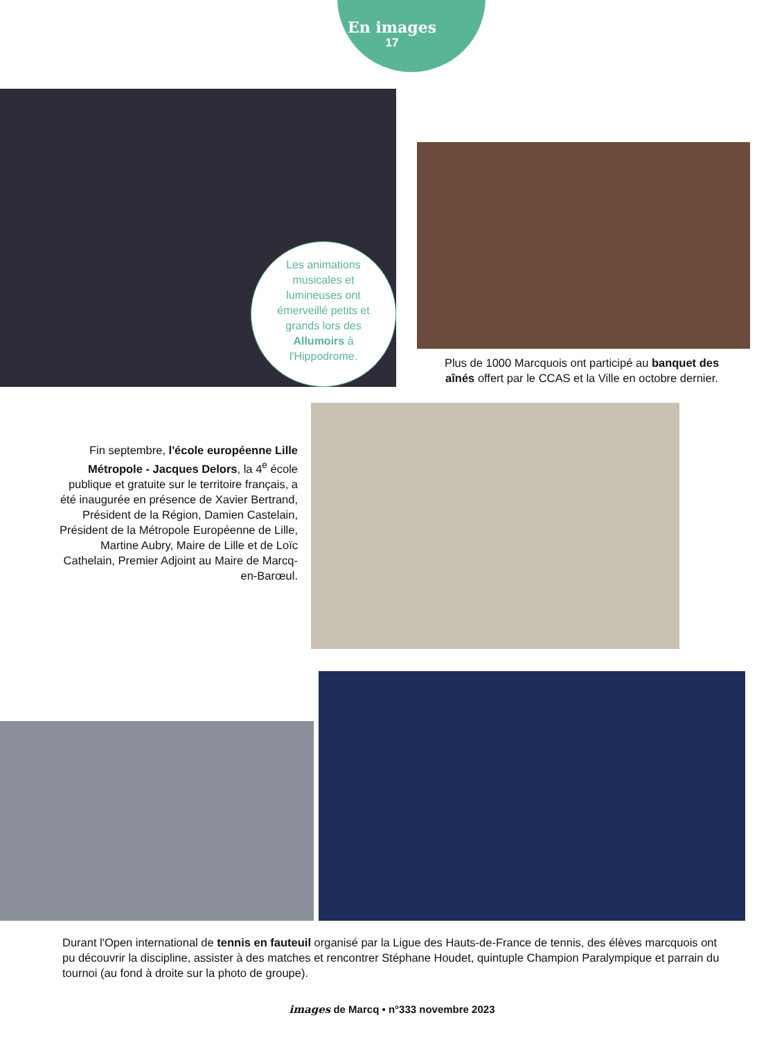En images
17
Les animations musicales et lumineuses ont émerveillé petits et grands lors des Allumoirs à l'Hippodrome.
Plus de 1000 Marcquois ont participé au banquet des aînés offert par le CCAS et la Ville en octobre dernier.
Fin septembre, l'école européenne Lille Métropole - Jacques Delors, la 4<sup>e</sup> école publique et gratuite sur le territoire français, a été inaugurée en présence de Xavier Bertrand, Président de la Région, Damien Castelain, Président de la Métropole Européenne de Lille, Martine Aubry, Maire de Lille et de Loïc Cathelain, Premier Adjoint au Maire de Marcq-en-Barœul.
Durant l'Open international de tennis en fauteuil organisé par la Ligue des Hauts-de-France de tennis, des élèves marcquois ont pu découvrir la discipline, assister à des matches et rencontrer Stéphane Houdet, quintuple Champion Paralympique et parrain du tournoi (au fond à droite sur la photo de groupe).
images de Marcq • n°333 novembre 2023